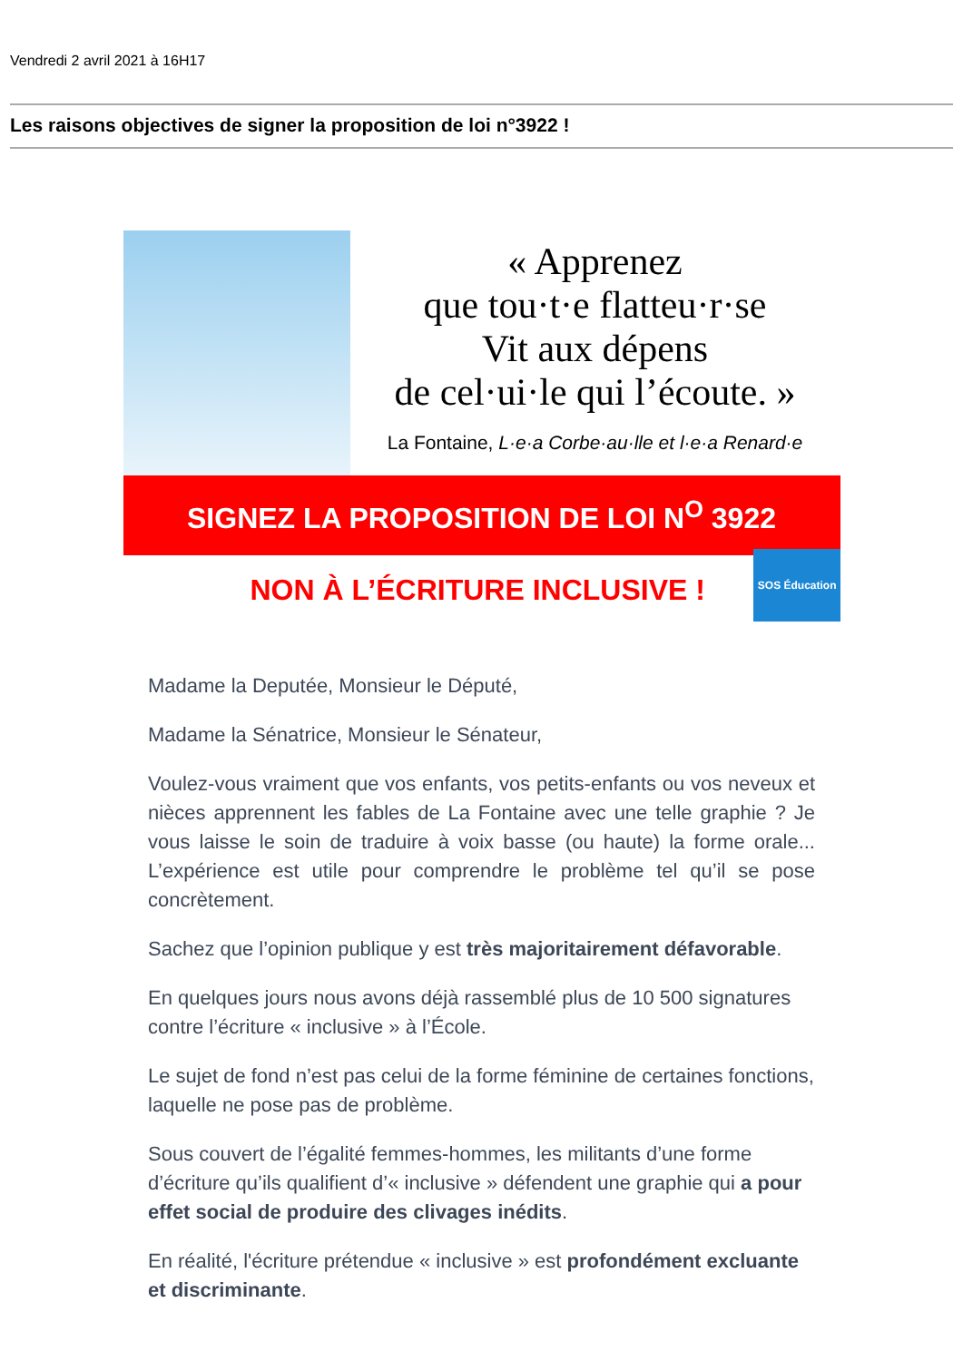Vendredi 2 avril 2021 à 16H17
Les raisons objectives de signer la proposition de loi n°3922 !
« Apprenez
que tou·t·e flatteu·r·se
Vit aux dépens
de cel·ui·le qui l’écoute. »
La Fontaine, L·e·a Corbe·au·lle et l·e·a Renard·e
SIGNEZ LA PROPOSITION DE LOI N<sup>O</sup> 3922
NON À L’ÉCRITURE INCLUSIVE !
SOS Éducation
Madame la Deputée, Monsieur le Député,
Madame la Sénatrice, Monsieur le Sénateur,
Voulez-vous vraiment que vos enfants, vos petits-enfants ou vos neveux et nièces apprennent les fables de La Fontaine avec une telle graphie ? Je vous laisse le soin de traduire à voix basse (ou haute) la forme orale... L’expérience est utile pour comprendre le problème tel qu’il se pose concrètement.
Sachez que l’opinion publique y est très majoritairement défavorable.
En quelques jours nous avons déjà rassemblé plus de 10 500 signatures contre l’écriture « inclusive » à l’École.
Le sujet de fond n’est pas celui de la forme féminine de certaines fonctions, laquelle ne pose pas de problème.
Sous couvert de l’égalité femmes-hommes, les militants d’une forme d’écriture qu’ils qualifient d’« inclusive » défendent une graphie qui a pour effet social de produire des clivages inédits.
En réalité, l'écriture prétendue « inclusive » est profondément excluante et discriminante.